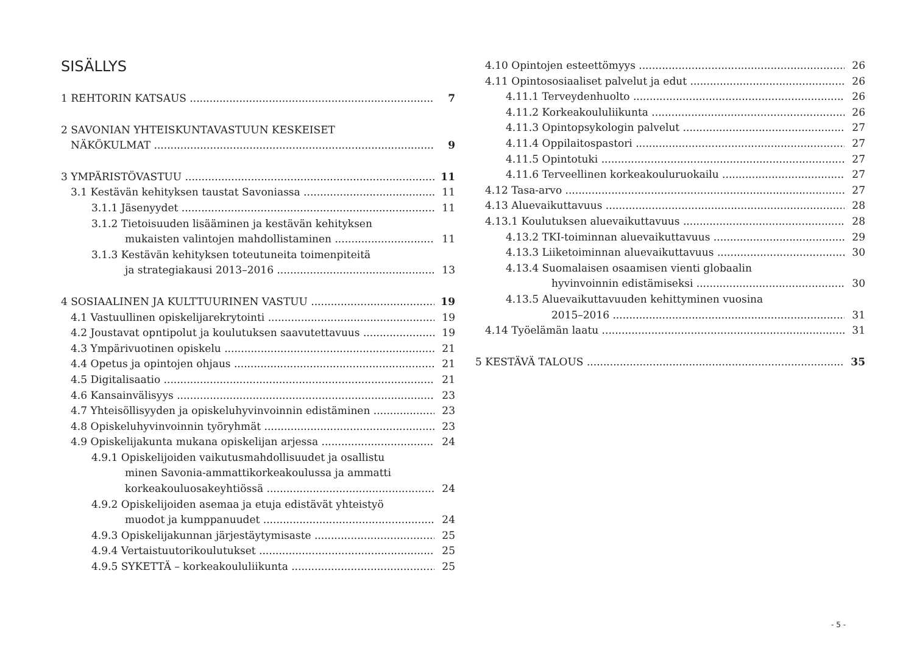SISÄLLYS
1 REHTORIN KATSAUS 7
2 SAVONIAN YHTEISKUNTAVASTUUN KESKEISET
NÄKÖKULMAT 9
3 YMPÄRISTÖVASTUU 11
3.1 Kestävän kehityksen taustat Savoniassa 11
3.1.1 Jäsenyydet 11
3.1.2 Tietoisuuden lisääminen ja kestävän kehityksen
mukaisten valintojen mahdollistaminen 11
3.1.3 Kestävän kehityksen toteutuneita toimenpiteitä
ja strategiakausi 2013–2016 13
4 SOSIAALINEN JA KULTTUURINEN VASTUU 19
4.1 Vastuullinen opiskelijarekrytointi 19
4.2 Joustavat opntipolut ja koulutuksen saavutettavuus 19
4.3 Ympärivuotinen opiskelu 21
4.4 Opetus ja opintojen ohjaus 21
4.5 Digitalisaatio 21
4.6 Kansainvälisyys 23
4.7 Yhteisöllisyyden ja opiskeluhyvinvoinnin edistäminen 23
4.8 Opiskeluhyvinvoinnin työryhmät 23
4.9 Opiskelijakunta mukana opiskelijan arjessa 24
4.9.1 Opiskelijoiden vaikutusmahdollisuudet ja osallistu
minen Savonia-ammattikorkeakoulussa ja ammatti
korkeakouluosakeyhtiössä 24
4.9.2 Opiskelijoiden asemaa ja etuja edistävät yhteistyö
muodot ja kumppanuudet 24
4.9.3 Opiskelijakunnan järjestäytymisaste 25
4.9.4 Vertaistuutorikoulutukset 25
4.9.5 SYKETTÄ – korkeakoululiikunta 25
4.10 Opintojen esteettömyys 26
4.11 Opintososiaaliset palvelut ja edut 26
4.11.1 Terveydenhuolto 26
4.11.2 Korkeakoululiikunta 26
4.11.3 Opintopsykologin palvelut 27
4.11.4 Oppilaitospastori 27
4.11.5 Opintotuki 27
4.11.6 Terveellinen korkeakouluruokailu 27
4.12 Tasa-arvo 27
4.13 Aluevaikuttavuus 28
4.13.1 Koulutuksen aluevaikuttavuus 28
4.13.2 TKI-toiminnan aluevaikuttavuus 29
4.13.3 Liiketoiminnan aluevaikuttavuus 30
4.13.4 Suomalaisen osaamisen vienti globaalin
hyvinvoinnin edistämiseksi 30
4.13.5 Aluevaikuttavuuden kehittyminen vuosina
2015–2016 31
4.14 Työelämän laatu 31
5 KESTÄVÄ TALOUS 35
- 5 -